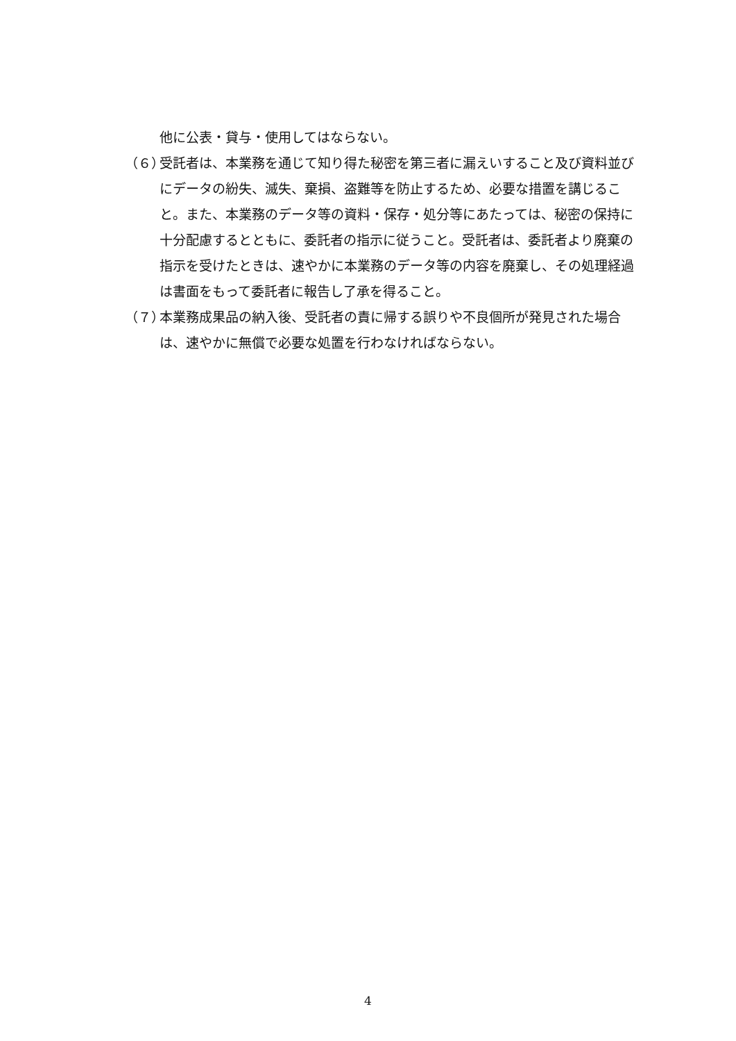他に公表・貸与・使用してはならない。
（６）
受託者は、本業務を通じて知り得た秘密を第三者に漏えいすること及び資料並びにデータの紛失、滅失、棄損、盗難等を防止するため、必要な措置を講じること。また、本業務のデータ等の資料・保存・処分等にあたっては、秘密の保持に十分配慮するとともに、委託者の指示に従うこと。受託者は、委託者より廃棄の指示を受けたときは、速やかに本業務のデータ等の内容を廃棄し、その処理経過は書面をもって委託者に報告し了承を得ること。
（７）
本業務成果品の納入後、受託者の責に帰する誤りや不良個所が発見された場合は、速やかに無償で必要な処置を行わなければならない。
4